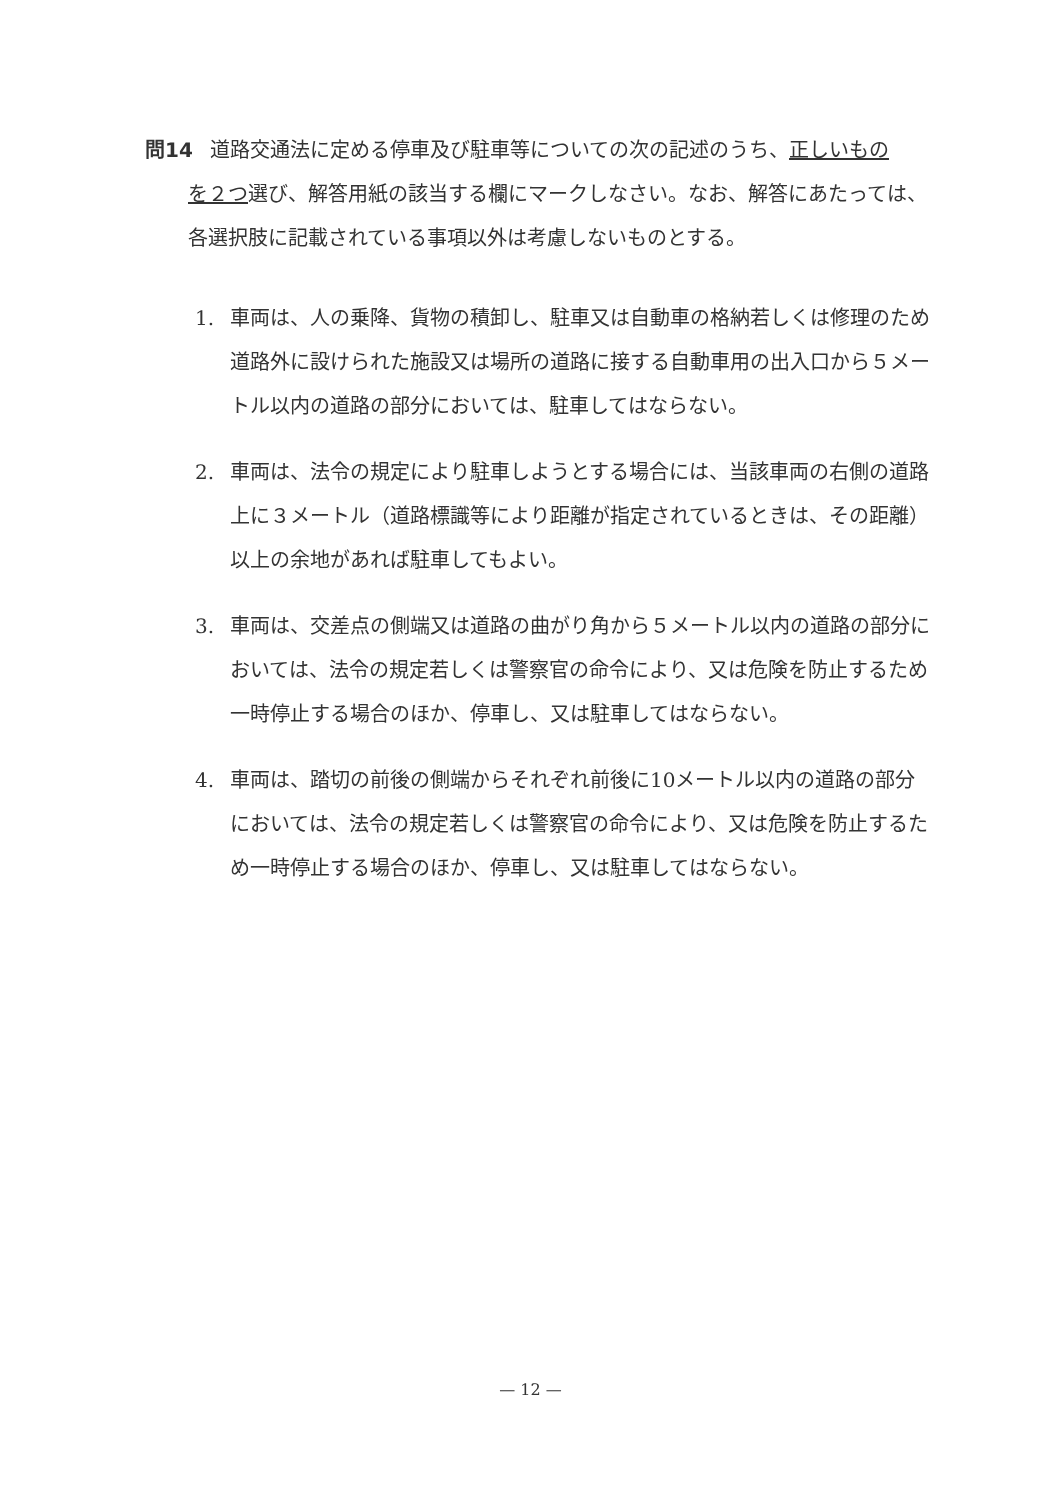問14 道路交通法に定める停車及び駐車等についての次の記述のうち、正しいもの
を２つ選び、解答用紙の該当する欄にマークしなさい。なお、解答にあたっては、各選択肢に記載されている事項以外は考慮しないものとする。
1. 車両は、人の乗降、貨物の積卸し、駐車又は自動車の格納若しくは修理のため道路外に設けられた施設又は場所の道路に接する自動車用の出入口から５メートル以内の道路の部分においては、駐車してはならない。
2. 車両は、法令の規定により駐車しようとする場合には、当該車両の右側の道路上に３メートル（道路標識等により距離が指定されているときは、その距離）以上の余地があれば駐車してもよい。
3. 車両は、交差点の側端又は道路の曲がり角から５メートル以内の道路の部分においては、法令の規定若しくは警察官の命令により、又は危険を防止するため一時停止する場合のほか、停車し、又は駐車してはならない。
4. 車両は、踏切の前後の側端からそれぞれ前後に10メートル以内の道路の部分においては、法令の規定若しくは警察官の命令により、又は危険を防止するため一時停止する場合のほか、停車し、又は駐車してはならない。
— 12 —